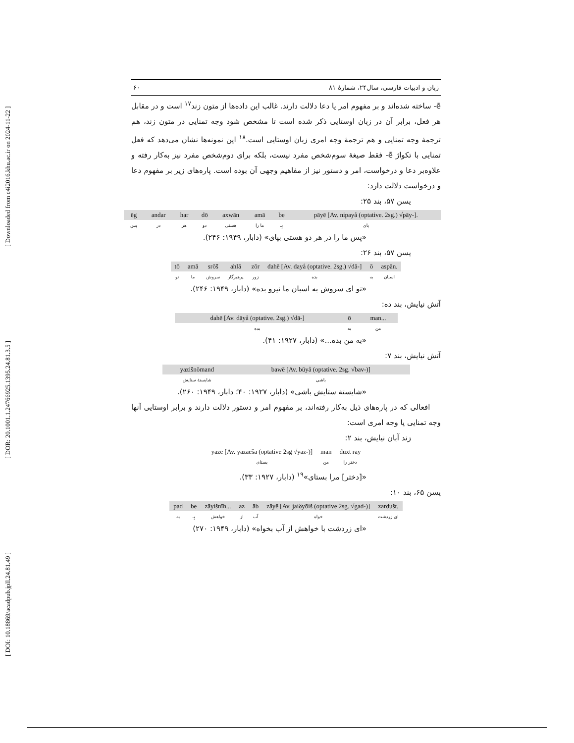[ DOI: 10.18869/acadpub.jpll.24.81.49 ] [ DOR: 20.1001.1.24766925.1395.24.81.3.5 ] [ Downloaded from c4i2016.khu.ac.ir on 2024-11-22 ]
زبان و ادبیات فارسی، سال۲۴، شمارهٔ ۸۱ ۶۰
ē- ساخته شده‌اند و بر مفهوم امر یا دعا دلالت دارند. غالب این داده‌ها از متون زند<sup>۱۷</sup> است و در مقابل هر فعل، برابر آن در زبان اوستایی ذکر شده است تا مشخص شود وجه تمنایی در متون زند، هم ترجمهٔ وجه تمنایی و هم ترجمهٔ وجه امری زبان اوستایی است.<sup>۱۸</sup> این نمونه‌ها نشان می‌دهد که فعل تمنایی با تکواژ ē- فقط صیغهٔ سوم‌شخص مفرد نیست، بلکه برای دوم‌شخص مفرد نیز به‌کار رفته و علاوه‌بر دعا و درخواست، امر و دستور نیز از مفاهیم وجهی آن بوده است. پاره‌های زیر بر مفهوم دعا و درخواست دلالت دارد:
یسن ۵۷، بند ۲۵:
| ēg | andar | har | dō | axwān | amā | be | pāyē [Av. nipayå (optative. 2sg.) √pāy-]. |
| پس | در | هر | دو | هستی | ما را | بِـ | پای |
«پس ما را در هر دو هستی بپای» (دابار، ۱۹۴۹: ۲۴۶).
یسن ۵۷، بند ۲۶:
| tō | amā | srōš | ahlā | zōr | dahē [Av. dayå (optative. 2sg.) √dā-] | ō | aspān. |
| تو | ما | سروش | پرهیزگار | زور | بده | به | اسبان |
«تو ای سروش به اسبان ما نیرو بده» (دابار، ۱۹۴۹: ۲۴۶).
آتش نیایش، بند ده:
| dahē [Av. dāyå (optative. 2sg.) √dā-] | ō | man... |
| بده | به | من |
«به من بده...» (دابار، ۱۹۲۷: ۴۱).
آتش نیایش، بند ۷:
| yazišnōmand | bawē [Av. būyå (optative. 2sg. √bav-)] |
| شایستهٔ ستایش | باشی |
«شایستهٔ ستایش باشی» (دابار، ۱۹۲۷: ۴۰؛ دابار، ۱۹۴۹: ۲۶۰).
افعالی که در پاره‌های ذیل به‌کار رفته‌اند، بر مفهوم امر و دستور دلالت دارند و برابر اوستایی آنها وجه تمنایی یا وجه امری است:
زند آبان نیایش، بند ۲:
| yazē [Av. yazaēša (optative 2sg √yaz-)] | man | duxt rāy |
| بستای | من | دختر را |
«[دختر] مرا بستای»<sup>۱۹</sup> (دابار، ۱۹۲۷: ۳۳).
یسن ۶۵، بند ۱۰:
| pad | be | zāyišnīh... | az | āb | zāyē [Av. jaiδyōiš (optative 2sg. √gad-)] | zardušt. |
| به | بِـ | خواهش | از | آب | خواه | ای زردشت |
«ای زردشت با خواهش از آب بخواه» (دابار، ۱۹۴۹: ۲۷۰)